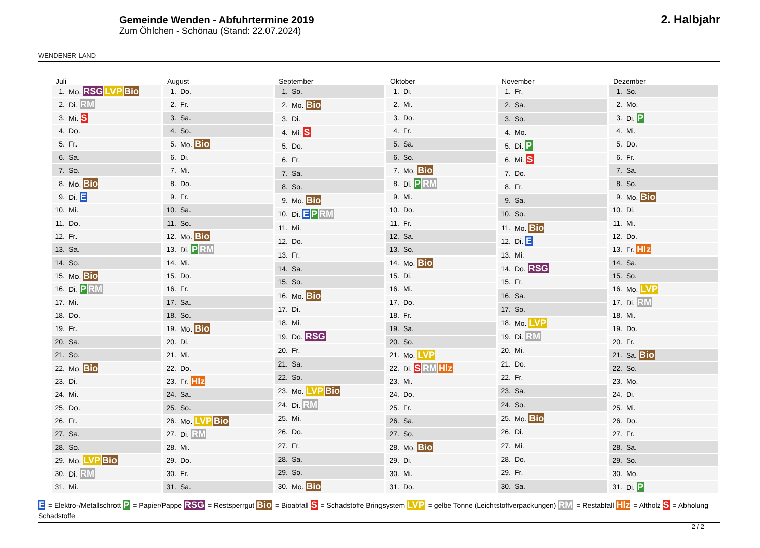WENDENER LAND
Gemeinde Wenden - Abfuhrtermine 2019
Zum Öhlchen - Schönau (Stand: 22.07.2024)
2. Halbjahr
Juli
| 1. | Mo. RSG LVP Bio |
| 2. | Di. RM |
| 3. | Mi. S |
| 4. | Do. |
| 5. | Fr. |
| 6. | Sa. |
| 7. | So. |
| 8. | Mo. Bio |
| 9. | Di. E |
| 10. | Mi. |
| 11. | Do. |
| 12. | Fr. |
| 13. | Sa. |
| 14. | So. |
| 15. | Mo. Bio |
| 16. | Di. P RM |
| 17. | Mi. |
| 18. | Do. |
| 19. | Fr. |
| 20. | Sa. |
| 21. | So. |
| 22. | Mo. Bio |
| 23. | Di. |
| 24. | Mi. |
| 25. | Do. |
| 26. | Fr. |
| 27. | Sa. |
| 28. | So. |
| 29. | Mo. LVP Bio |
| 30. | Di. RM |
| 31. | Mi. |
August
| 1. | Do. |
| 2. | Fr. |
| 3. | Sa. |
| 4. | So. |
| 5. | Mo. Bio |
| 6. | Di. |
| 7. | Mi. |
| 8. | Do. |
| 9. | Fr. |
| 10. | Sa. |
| 11. | So. |
| 12. | Mo. Bio |
| 13. | Di. P RM |
| 14. | Mi. |
| 15. | Do. |
| 16. | Fr. |
| 17. | Sa. |
| 18. | So. |
| 19. | Mo. Bio |
| 20. | Di. |
| 21. | Mi. |
| 22. | Do. |
| 23. | Fr. Hlz |
| 24. | Sa. |
| 25. | So. |
| 26. | Mo. LVP Bio |
| 27. | Di. RM |
| 28. | Mi. |
| 29. | Do. |
| 30. | Fr. |
| 31. | Sa. |
September
| 1. | So. |
| 2. | Mo. Bio |
| 3. | Di. |
| 4. | Mi. S |
| 5. | Do. |
| 6. | Fr. |
| 7. | Sa. |
| 8. | So. |
| 9. | Mo. Bio |
| 10. | Di. E P RM |
| 11. | Mi. |
| 12. | Do. |
| 13. | Fr. |
| 14. | Sa. |
| 15. | So. |
| 16. | Mo. Bio |
| 17. | Di. |
| 18. | Mi. |
| 19. | Do. RSG |
| 20. | Fr. |
| 21. | Sa. |
| 22. | So. |
| 23. | Mo. LVP Bio |
| 24. | Di. RM |
| 25. | Mi. |
| 26. | Do. |
| 27. | Fr. |
| 28. | Sa. |
| 29. | So. |
| 30. | Mo. Bio |
Oktober
| 1. | Di. |
| 2. | Mi. |
| 3. | Do. |
| 4. | Fr. |
| 5. | Sa. |
| 6. | So. |
| 7. | Mo. Bio |
| 8. | Di. P RM |
| 9. | Mi. |
| 10. | Do. |
| 11. | Fr. |
| 12. | Sa. |
| 13. | So. |
| 14. | Mo. Bio |
| 15. | Di. |
| 16. | Mi. |
| 17. | Do. |
| 18. | Fr. |
| 19. | Sa. |
| 20. | So. |
| 21. | Mo. LVP |
| 22. | Di. S RM Hlz |
| 23. | Mi. |
| 24. | Do. |
| 25. | Fr. |
| 26. | Sa. |
| 27. | So. |
| 28. | Mo. Bio |
| 29. | Di. |
| 30. | Mi. |
| 31. | Do. |
November
| 1. | Fr. |
| 2. | Sa. |
| 3. | So. |
| 4. | Mo. |
| 5. | Di. P |
| 6. | Mi. S |
| 7. | Do. |
| 8. | Fr. |
| 9. | Sa. |
| 10. | So. |
| 11. | Mo. Bio |
| 12. | Di. E |
| 13. | Mi. |
| 14. | Do. RSG |
| 15. | Fr. |
| 16. | Sa. |
| 17. | So. |
| 18. | Mo. LVP |
| 19. | Di. RM |
| 20. | Mi. |
| 21. | Do. |
| 22. | Fr. |
| 23. | Sa. |
| 24. | So. |
| 25. | Mo. Bio |
| 26. | Di. |
| 27. | Mi. |
| 28. | Do. |
| 29. | Fr. |
| 30. | Sa. |
Dezember
| 1. | So. |
| 2. | Mo. |
| 3. | Di. P |
| 4. | Mi. |
| 5. | Do. |
| 6. | Fr. |
| 7. | Sa. |
| 8. | So. |
| 9. | Mo. Bio |
| 10. | Di. |
| 11. | Mi. |
| 12. | Do. |
| 13. | Fr. Hlz |
| 14. | Sa. |
| 15. | So. |
| 16. | Mo. LVP |
| 17. | Di. RM |
| 18. | Mi. |
| 19. | Do. |
| 20. | Fr. |
| 21. | Sa. Bio |
| 22. | So. |
| 23. | Mo. |
| 24. | Di. |
| 25. | Mi. |
| 26. | Do. |
| 27. | Fr. |
| 28. | Sa. |
| 29. | So. |
| 30. | Mo. |
| 31. | Di. P |
E = Elektro-/Metallschrott P = Papier/Pappe RSG = Restsperrgut Bio = Bioabfall S = Schadstoffe Bringsystem LVP = gelbe Tonne (Leichtstoffverpackungen) RM = Restabfall Hlz = Altholz S = Abholung Schadstoffe
2 / 2